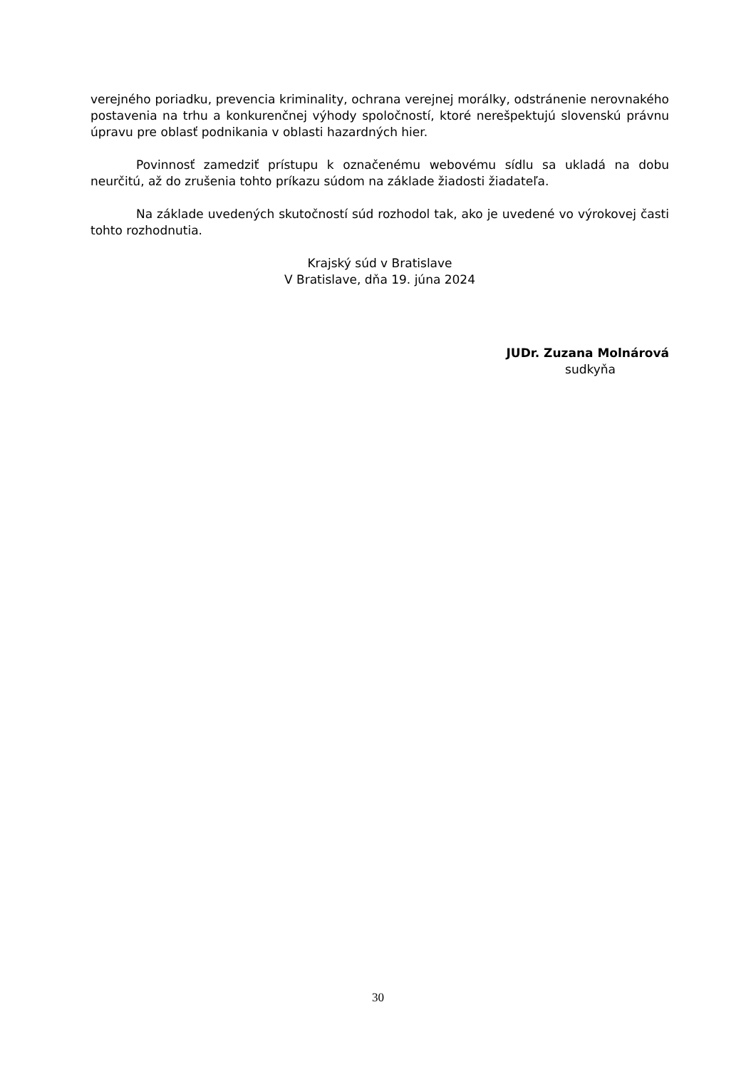verejného poriadku, prevencia kriminality, ochrana verejnej morálky, odstránenie nerovnakého postavenia na trhu a konkurenčnej výhody spoločností, ktoré nerešpektujú slovenskú právnu úpravu pre oblasť podnikania v oblasti hazardných hier.
Povinnosť zamedziť prístupu k označenému webovému sídlu sa ukladá na dobu neurčitú, až do zrušenia tohto príkazu súdom na základe žiadosti žiadateľa.
Na základe uvedených skutočností súd rozhodol tak, ako je uvedené vo výrokovej časti tohto rozhodnutia.
Krajský súd v Bratislave
V Bratislave, dňa 19. júna 2024
JUDr. Zuzana Molnárová
sudkyňa
30